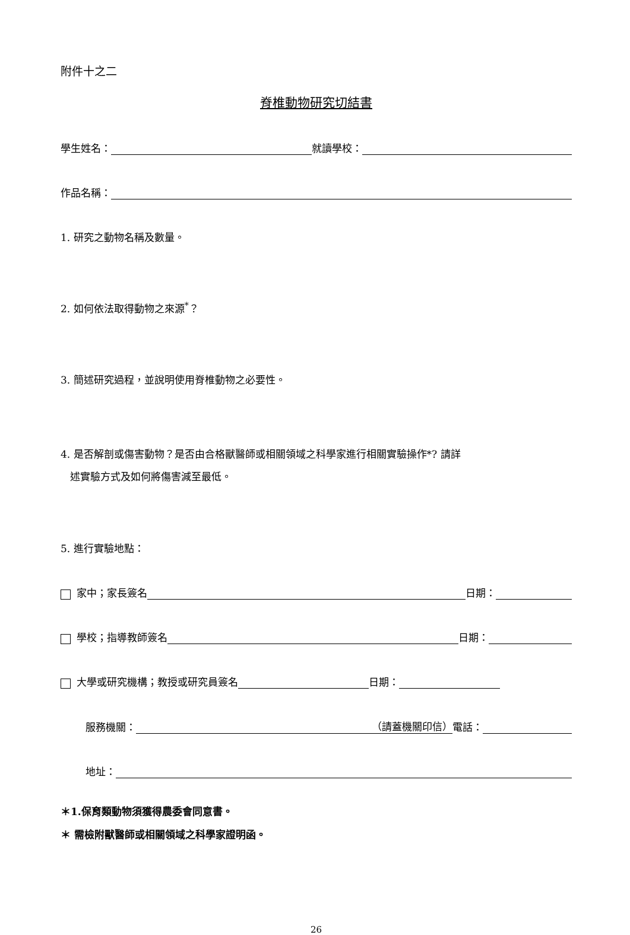附件十之二
脊椎動物研究切結書
學生姓名： 就讀學校：
作品名稱：
1. 研究之動物名稱及數量。
2. 如何依法取得動物之來源<sup>*</sup>？
3. 簡述研究過程，並說明使用脊椎動物之必要性。
4. 是否解剖或傷害動物？是否由合格獸醫師或相關領域之科學家進行相關實驗操作*? 請詳
述實驗方式及如何將傷害減至最低。
5. 進行實驗地點：
家中；家長簽名 日期：
學校；指導教師簽名 日期：
大學或研究機構；教授或研究員簽名 日期：
服務機關： （請蓋機關印信） 電話：
地址：
＊1.保育類動物須獲得農委會同意書。
＊ 需檢附獸醫師或相關領域之科學家證明函。
26